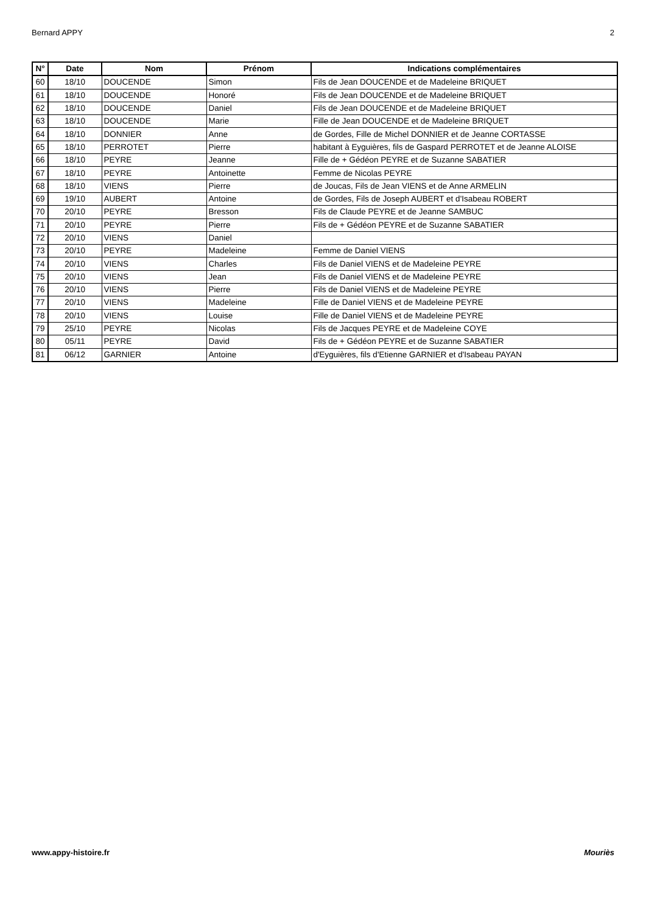Bernard APPY 2
| N° | Date | Nom | Prénom | Indications complémentaires |
| --- | --- | --- | --- | --- |
| 60 | 18/10 | DOUCENDE | Simon | Fils de Jean DOUCENDE et de Madeleine BRIQUET |
| 61 | 18/10 | DOUCENDE | Honoré | Fils de Jean DOUCENDE et de Madeleine BRIQUET |
| 62 | 18/10 | DOUCENDE | Daniel | Fils de Jean DOUCENDE et de Madeleine BRIQUET |
| 63 | 18/10 | DOUCENDE | Marie | Fille de Jean DOUCENDE et de Madeleine BRIQUET |
| 64 | 18/10 | DONNIER | Anne | de Gordes, Fille de Michel DONNIER et de Jeanne CORTASSE |
| 65 | 18/10 | PERROTET | Pierre | habitant à Eyguières, fils de Gaspard PERROTET et de Jeanne ALOISE |
| 66 | 18/10 | PEYRE | Jeanne | Fille de + Gédéon PEYRE et de Suzanne SABATIER |
| 67 | 18/10 | PEYRE | Antoinette | Femme de Nicolas PEYRE |
| 68 | 18/10 | VIENS | Pierre | de Joucas, Fils de Jean VIENS et de Anne ARMELIN |
| 69 | 19/10 | AUBERT | Antoine | de Gordes, Fils de Joseph AUBERT et d'Isabeau ROBERT |
| 70 | 20/10 | PEYRE | Bresson | Fils de Claude PEYRE et de Jeanne SAMBUC |
| 71 | 20/10 | PEYRE | Pierre | Fils de + Gédéon PEYRE et de Suzanne SABATIER |
| 72 | 20/10 | VIENS | Daniel | |
| 73 | 20/10 | PEYRE | Madeleine | Femme de Daniel VIENS |
| 74 | 20/10 | VIENS | Charles | Fils de Daniel VIENS et de Madeleine PEYRE |
| 75 | 20/10 | VIENS | Jean | Fils de Daniel VIENS et de Madeleine PEYRE |
| 76 | 20/10 | VIENS | Pierre | Fils de Daniel VIENS et de Madeleine PEYRE |
| 77 | 20/10 | VIENS | Madeleine | Fille de Daniel VIENS et de Madeleine PEYRE |
| 78 | 20/10 | VIENS | Louise | Fille de Daniel VIENS et de Madeleine PEYRE |
| 79 | 25/10 | PEYRE | Nicolas | Fils de Jacques PEYRE et de Madeleine COYE |
| 80 | 05/11 | PEYRE | David | Fils de + Gédéon PEYRE et de Suzanne SABATIER |
| 81 | 06/12 | GARNIER | Antoine | d'Eyguières, fils d'Etienne GARNIER et d'Isabeau PAYAN |
www.appy-histoire.fr Mouriès